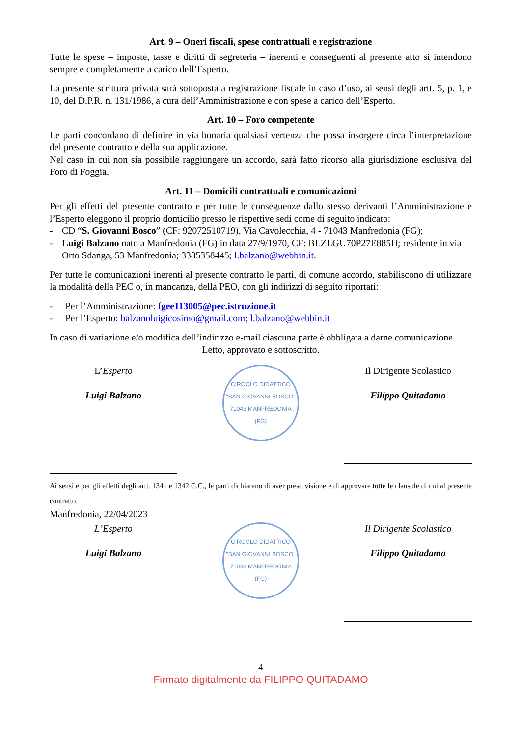Art. 9 – Oneri fiscali, spese contrattuali e registrazione
Tutte le spese – imposte, tasse e diritti di segreteria – inerenti e conseguenti al presente atto si intendono sempre e completamente a carico dell’Esperto.
La presente scrittura privata sarà sottoposta a registrazione fiscale in caso d’uso, ai sensi degli artt. 5, p. 1, e 10, del D.P.R. n. 131/1986, a cura dell’Amministrazione e con spese a carico dell’Esperto.
Art. 10 – Foro competente
Le parti concordano di definire in via bonaria qualsiasi vertenza che possa insorgere circa l’interpretazione del presente contratto e della sua applicazione.
Nel caso in cui non sia possibile raggiungere un accordo, sarà fatto ricorso alla giurisdizione esclusiva del Foro di Foggia.
Art. 11 – Domicili contrattuali e comunicazioni
Per gli effetti del presente contratto e per tutte le conseguenze dallo stesso derivanti l’Amministrazione e l’Esperto eleggono il proprio domicilio presso le rispettive sedi come di seguito indicato:
- CD “S. Giovanni Bosco” (CF: 92072510719), Via Cavolecchia, 4 - 71043 Manfredonia (FG);
- Luigi Balzano nato a Manfredonia (FG) in data 27/9/1970, CF: BLZLGU70P27E885H; residente in via Orto Sdanga, 53 Manfredonia; 3385358445; l.balzano@webbin.it.
Per tutte le comunicazioni inerenti al presente contratto le parti, di comune accordo, stabiliscono di utilizzare la modalità della PEC o, in mancanza, della PEO, con gli indirizzi di seguito riportati:
- Per l’Amministrazione: fgee113005@pec.istruzione.it
- Per l’Esperto: balzanoluigicosimo@gmail.com; l.balzano@webbin.it
In caso di variazione e/o modifica dell’indirizzo e-mail ciascuna parte è obbligata a darne comunicazione.
Letto, approvato e sottoscritto.
L’Esperto
Luigi Balzano
CIRCOLO DIDATTICO "SAN GIOVANNI BOSCO" 71043 MANFREDONIA (FG)
Il Dirigente Scolastico
Filippo Quitadamo
Ai sensi e per gli effetti degli artt. 1341 e 1342 C.C., le parti dichiarano di aver preso visione e di approvare tutte le clausole di cui al presente contratto.
Manfredonia, 22/04/2023
L’Esperto
Luigi Balzano
CIRCOLO DIDATTICO "SAN GIOVANNI BOSCO" 71043 MANFREDONIA (FG)
Il Dirigente Scolastico
Filippo Quitadamo
4
Firmato digitalmente da FILIPPO QUITADAMO